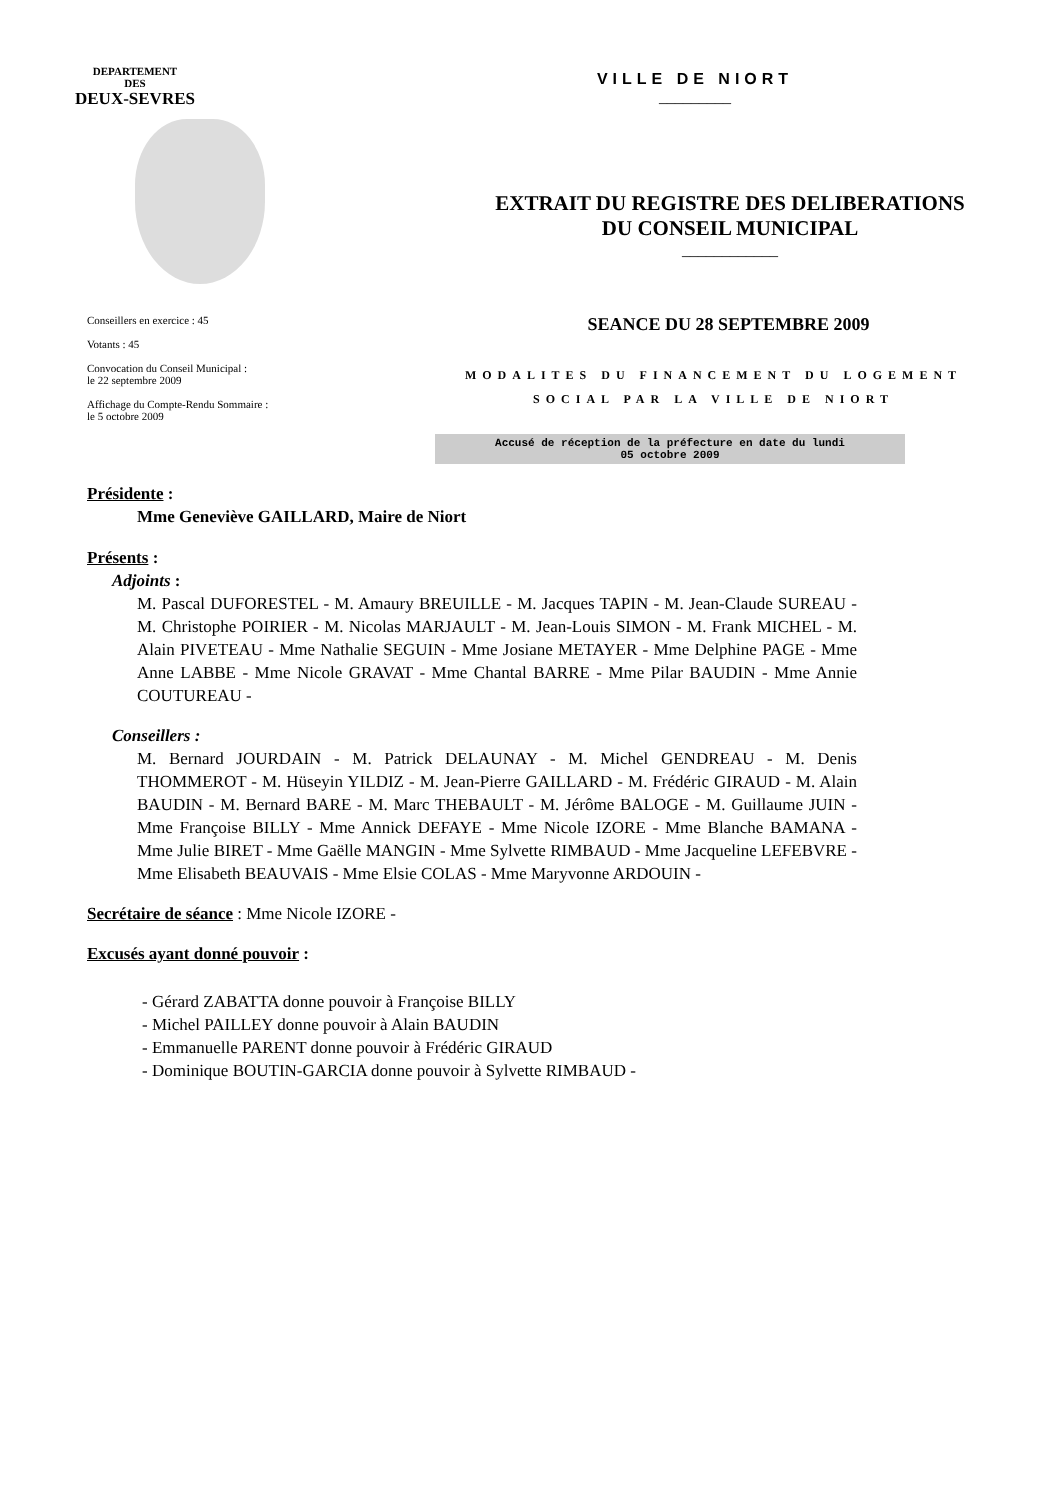DEPARTEMENT
DES
DEUX-SEVRES
VILLE DE NIORT
_________
EXTRAIT DU REGISTRE DES DELIBERATIONS
DU CONSEIL MUNICIPAL
____________
Conseillers en exercice : 45
Votants : 45
Convocation du Conseil Municipal :
le 22 septembre 2009
Affichage du Compte-Rendu Sommaire :
le 5 octobre 2009
SEANCE DU 28 SEPTEMBRE 2009
MODALITES DU FINANCEMENT DU LOGEMENT
SOCIAL PAR LA VILLE DE NIORT
Accusé de réception de la préfecture en date du lundi
05 octobre 2009
Présidente :
Mme Geneviève GAILLARD, Maire de Niort
Présents :
Adjoints :
M. Pascal DUFORESTEL - M. Amaury BREUILLE - M. Jacques TAPIN - M. Jean-Claude SUREAU - M. Christophe POIRIER - M. Nicolas MARJAULT - M. Jean-Louis SIMON - M. Frank MICHEL - M. Alain PIVETEAU - Mme Nathalie SEGUIN - Mme Josiane METAYER - Mme Delphine PAGE - Mme Anne LABBE - Mme Nicole GRAVAT - Mme Chantal BARRE - Mme Pilar BAUDIN - Mme Annie COUTUREAU -
Conseillers :
M. Bernard JOURDAIN - M. Patrick DELAUNAY - M. Michel GENDREAU - M. Denis THOMMEROT - M. Hüseyin YILDIZ - M. Jean-Pierre GAILLARD - M. Frédéric GIRAUD - M. Alain BAUDIN - M. Bernard BARE - M. Marc THEBAULT - M. Jérôme BALOGE - M. Guillaume JUIN - Mme Françoise BILLY - Mme Annick DEFAYE - Mme Nicole IZORE - Mme Blanche BAMANA - Mme Julie BIRET - Mme Gaëlle MANGIN - Mme Sylvette RIMBAUD - Mme Jacqueline LEFEBVRE - Mme Elisabeth BEAUVAIS - Mme Elsie COLAS - Mme Maryvonne ARDOUIN -
Secrétaire de séance : Mme Nicole IZORE -
Excusés ayant donné pouvoir :
- Gérard ZABATTA donne pouvoir à Françoise BILLY
- Michel PAILLEY donne pouvoir à Alain BAUDIN
- Emmanuelle PARENT donne pouvoir à Frédéric GIRAUD
- Dominique BOUTIN-GARCIA donne pouvoir à Sylvette RIMBAUD -